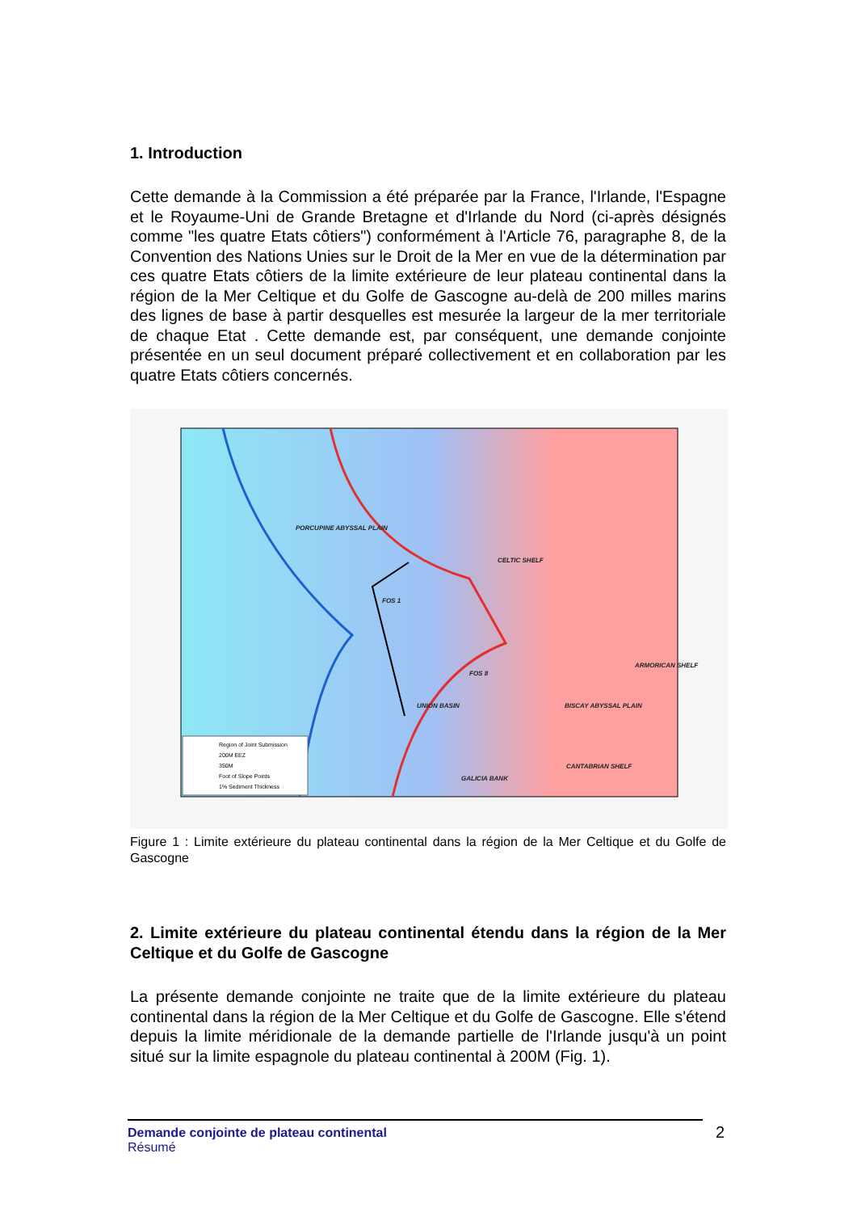1. Introduction
Cette demande à la Commission a été préparée par la France, l'Irlande, l'Espagne et le Royaume-Uni de Grande Bretagne et d'Irlande du Nord (ci-après désignés comme "les quatre Etats côtiers") conformément à l'Article 76, paragraphe 8, de la Convention des Nations Unies sur le Droit de la Mer en vue de la détermination par ces quatre Etats côtiers de la limite extérieure de leur plateau continental dans la région de la Mer Celtique et du Golfe de Gascogne au-delà de 200 milles marins des lignes de base à partir desquelles est mesurée la largeur de la mer territoriale de chaque Etat . Cette demande est, par conséquent, une demande conjointe présentée en un seul document préparé collectivement et en collaboration par les quatre Etats côtiers concernés.
PORCUPINE ABYSSAL PLAIN
CELTIC SHELF
ARMORICAN SHELF
BISCAY ABYSSAL PLAIN
UNION BASIN
CANTABRIAN SHELF
GALICIA BANK
FOS 1
FOS 8
Region of Joint Submission
200M EEZ
350M
Foot of Slope Points
1% Sediment Thickness
Figure 1 : Limite extérieure du plateau continental dans la région de la Mer Celtique et du Golfe de Gascogne
2. Limite extérieure du plateau continental étendu dans la région de la Mer Celtique et du Golfe de Gascogne
La présente demande conjointe ne traite que de la limite extérieure du plateau continental dans la région de la Mer Celtique et du Golfe de Gascogne. Elle s'étend depuis la limite méridionale de la demande partielle de l'Irlande jusqu'à un point situé sur la limite espagnole du plateau continental à 200M (Fig. 1).
Demande conjointe de plateau continental
Résumé
2